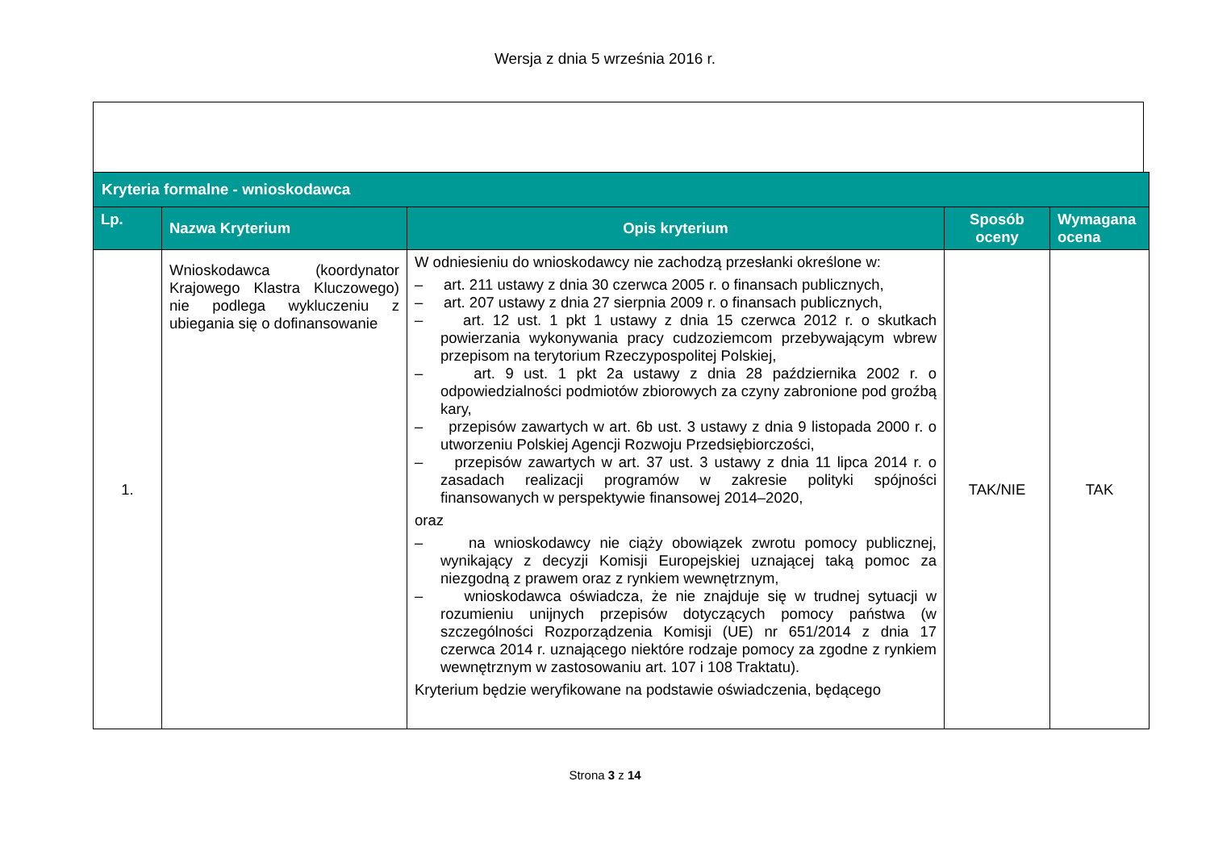Wersja z dnia 5 września 2016 r.
| Kryteria formalne - wnioskodawca | | | | |
| --- | --- | --- | --- | --- |
| Lp. | Nazwa Kryterium | Opis kryterium | Sposób oceny | Wymagana ocena |
| 1. | Wnioskodawca (koordynator Krajowego Klastra Kluczowego) nie podlega wykluczeniu z ubiegania się o dofinansowanie | W odniesieniu do wnioskodawcy nie zachodzą przesłanki określone w: – art. 211 ustawy z dnia 30 czerwca 2005 r. o finansach publicznych, – art. 207 ustawy z dnia 27 sierpnia 2009 r. o finansach publicznych, – art. 12 ust. 1 pkt 1 ustawy z dnia 15 czerwca 2012 r. o skutkach powierzania wykonywania pracy cudzoziemcom przebywającym wbrew przepisom na terytorium Rzeczypospolitej Polskiej, – art. 9 ust. 1 pkt 2a ustawy z dnia 28 października 2002 r. o odpowiedzialności podmiotów zbiorowych za czyny zabronione pod groźbą kary, – przepisów zawartych w art. 6b ust. 3 ustawy z dnia 9 listopada 2000 r. o utworzeniu Polskiej Agencji Rozwoju Przedsiębiorczości, – przepisów zawartych w art. 37 ust. 3 ustawy z dnia 11 lipca 2014 r. o zasadach realizacji programów w zakresie polityki spójności finansowanych w perspektywie finansowej 2014–2020, oraz – na wnioskodawcy nie ciąży obowiązek zwrotu pomocy publicznej, wynikający z decyzji Komisji Europejskiej uznającej taką pomoc za niezgodną z prawem oraz z rynkiem wewnętrznym, – wnioskodawca oświadcza, że nie znajduje się w trudnej sytuacji w rozumieniu unijnych przepisów dotyczących pomocy państwa (w szczególności Rozporządzenia Komisji (UE) nr 651/2014 z dnia 17 czerwca 2014 r. uznającego niektóre rodzaje pomocy za zgodne z rynkiem wewnętrznym w zastosowaniu art. 107 i 108 Traktatu). Kryterium będzie weryfikowane na podstawie oświadczenia, będącego | TAK/NIE | TAK |
Strona 3 z 14